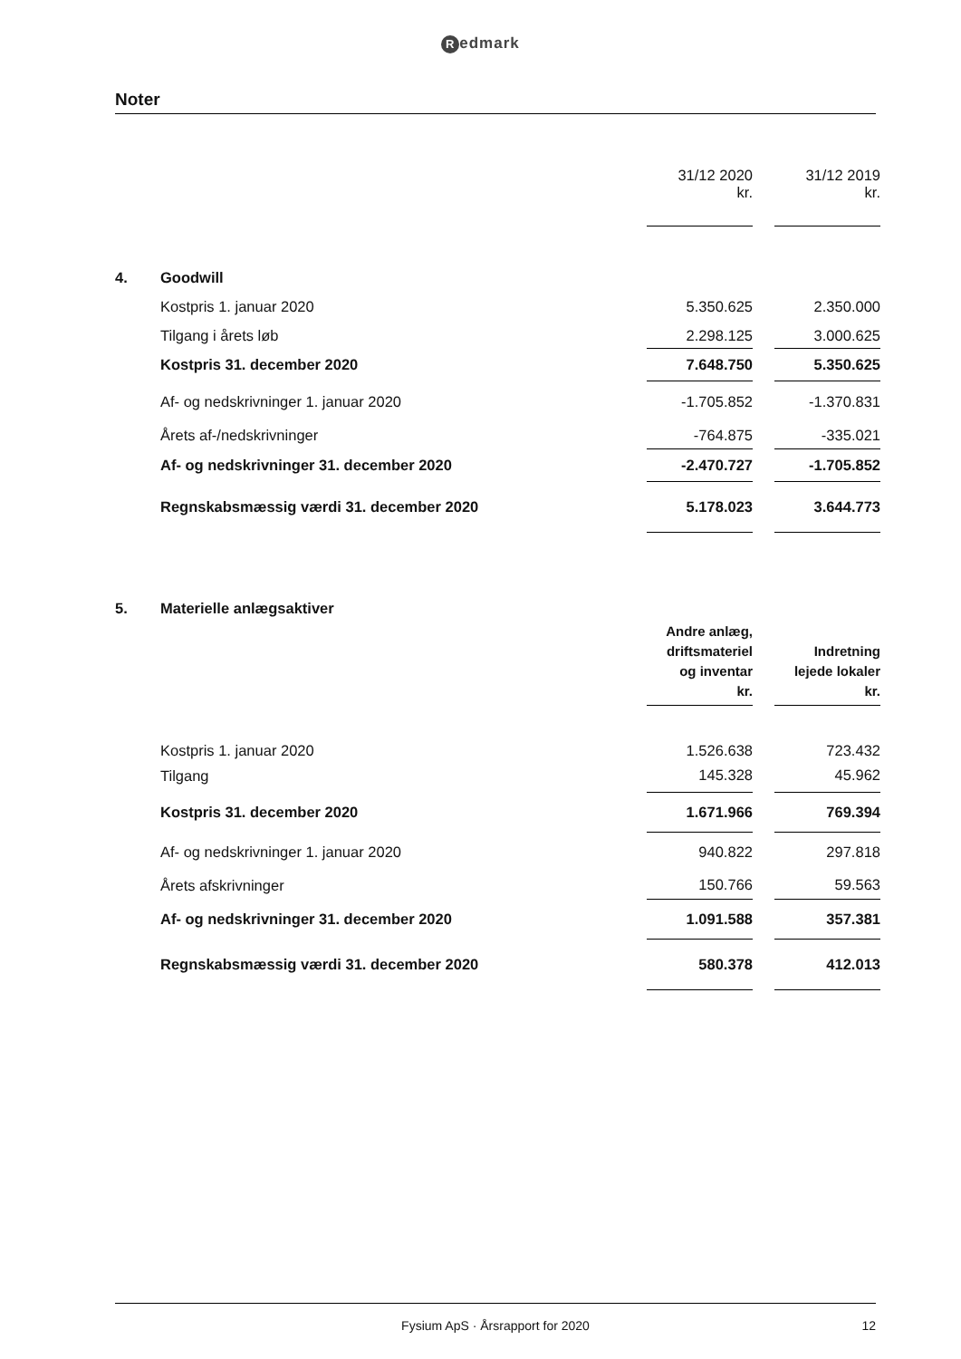Redmark
Noter
| | | 31/12 2020 kr. | | 31/12 2019 kr. |
| 4. | Goodwill | | | |
| | Kostpris 1. januar 2020 | 5.350.625 | | 2.350.000 |
| | Tilgang i årets løb | 2.298.125 | | 3.000.625 |
| | Kostpris 31. december 2020 | 7.648.750 | | 5.350.625 |
| | Af- og nedskrivninger 1. januar 2020 | -1.705.852 | | -1.370.831 |
| | Årets af-/nedskrivninger | -764.875 | | -335.021 |
| | Af- og nedskrivninger 31. december 2020 | -2.470.727 | | -1.705.852 |
| | Regnskabsmæssig værdi 31. december 2020 | 5.178.023 | | 3.644.773 |
| 5. | Materielle anlægsaktiver | | | |
| | | Andre anlæg, driftsmateriel og inventar kr. | | Indretning lejede lokaler kr. |
| | Kostpris 1. januar 2020 | 1.526.638 | | 723.432 |
| | Tilgang | 145.328 | | 45.962 |
| | Kostpris 31. december 2020 | 1.671.966 | | 769.394 |
| | Af- og nedskrivninger 1. januar 2020 | 940.822 | | 297.818 |
| | Årets afskrivninger | 150.766 | | 59.563 |
| | Af- og nedskrivninger 31. december 2020 | 1.091.588 | | 357.381 |
| | Regnskabsmæssig værdi 31. december 2020 | 580.378 | | 412.013 |
Fysium ApS · Årsrapport for 2020 12